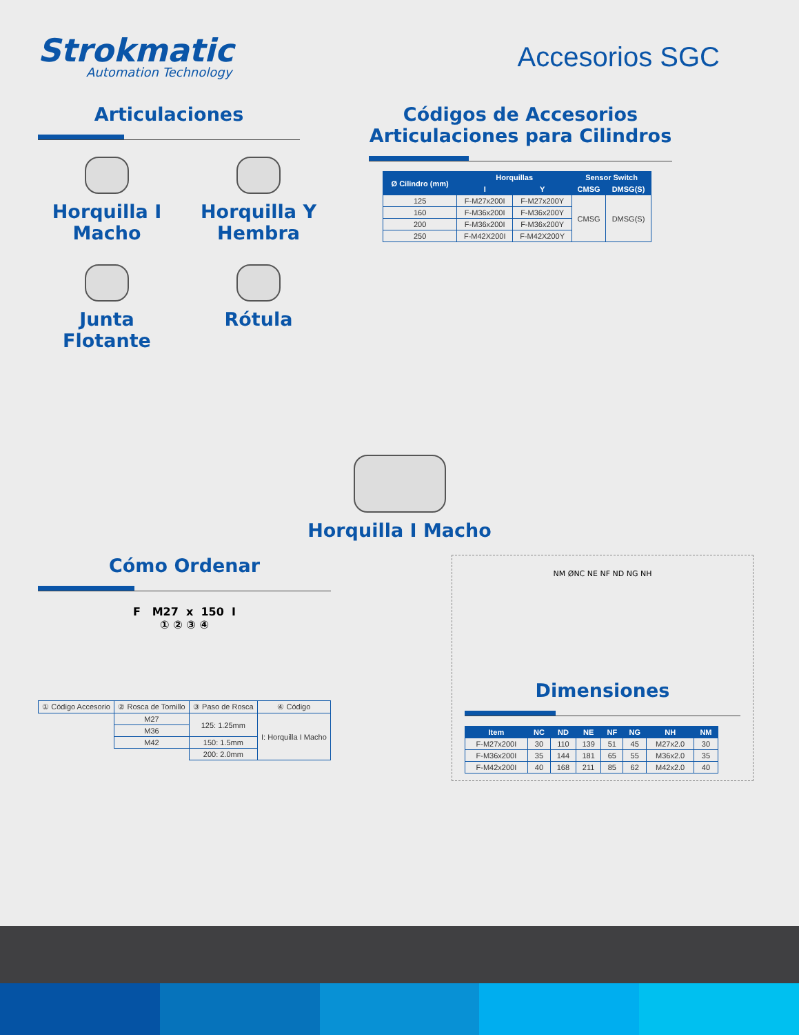Strokmatic
Automation Technology
Accesorios SGC
Articulaciones
Horquilla I Macho
Horquilla Y Hembra
Junta Flotante
Rótula
Códigos de Accesorios
Articulaciones para Cilindros
| Ø Cilindro (mm) | Horquillas | | Sensor Switch | |
| --- | --- | --- | --- | --- |
| | I | Y | CMSG | DMSG(S) |
| 125 | F-M27x200I | F-M27x200Y | CMSG | DMSG(S) |
| 160 | F-M36x200I | F-M36x200Y | | |
| 200 | F-M36x200I | F-M36x200Y | | |
| 250 | F-M42X200I | F-M42X200Y | | |
Horquilla I Macho
Cómo Ordenar
F M27 x 150 I
① ② ③ ④
| ① Código Accesorio | ② Rosca de Tornillo | ③ Paso de Rosca | ④ Código |
| | M27 | 125: 1.25mm | I: Horquilla I Macho |
| | M36 | | |
| | M42 | 150: 1.5mm | |
| | | 200: 2.0mm | |
NM ØNC NE NF ND NG NH
Dimensiones
| Item | NC | ND | NE | NF | NG | NH | NM |
| --- | --- | --- | --- | --- | --- | --- | --- |
| F-M27x200I | 30 | 110 | 139 | 51 | 45 | M27x2.0 | 30 |
| F-M36x200I | 35 | 144 | 181 | 65 | 55 | M36x2.0 | 35 |
| F-M42x200I | 40 | 168 | 211 | 85 | 62 | M42x2.0 | 40 |